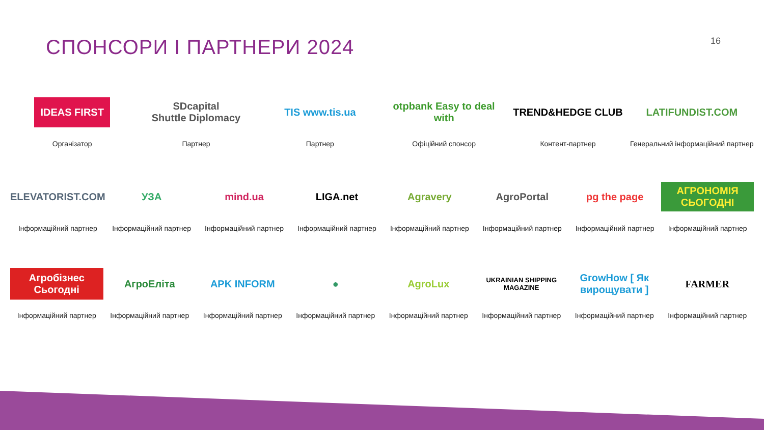СПОНСОРИ І ПАРТНЕРИ 2024
16
IDEAS FIRST
Організатор
SDcapital
Shuttle Diplomacy
Партнер
TIS www.tis.ua
Партнер
otpbank Easy to deal with
Офіційний спонсор
TREND&HEDGE CLUB
Контент-партнер
LATIFUNDIST.COM
Генеральний інформаційний партнер
ELEVATORIST.COM
Інформаційний партнер
УЗА
Інформаційний партнер
mind.ua
Інформаційний партнер
LIGA.net
Інформаційний партнер
Agravery
Інформаційний партнер
AgroPortal
Інформаційний партнер
pg the page
Інформаційний партнер
АГРОНОМІЯ СЬОГОДНІ
Інформаційний партнер
Агробізнес Сьогодні
Інформаційний партнер
АгроЕліта
Інформаційний партнер
APK INFORM
Інформаційний партнер
●
Інформаційний партнер
AgroLux
Інформаційний партнер
UKRAINIAN SHIPPING MAGAZINE
Інформаційний партнер
GrowHow [ Як вирощувати ]
Інформаційний партнер
FARMER
Інформаційний партнер